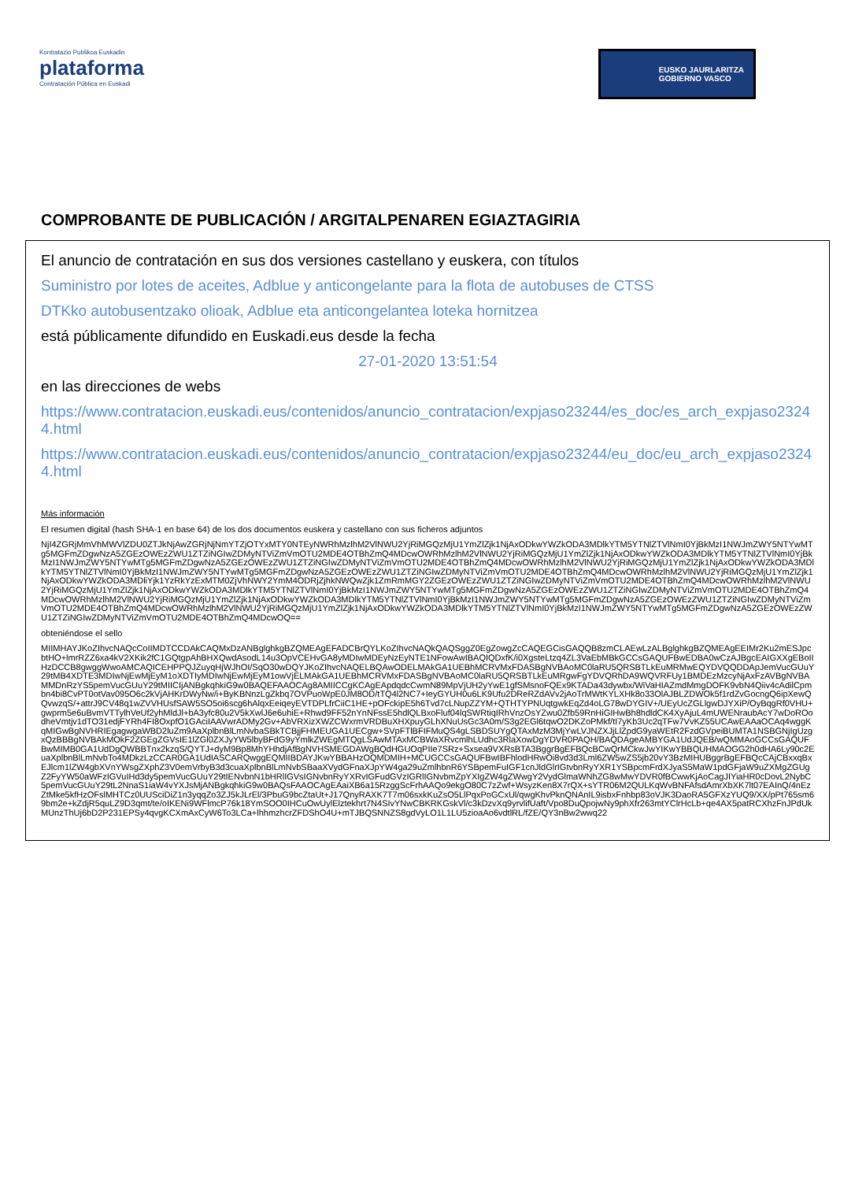Kontratazio Publikoa Euskadin
plataforma
Contratación Pública en Euskadi
EUSKO JAURLARITZA
GOBIERNO VASCO
COMPROBANTE DE PUBLICACIÓN / ARGITALPENAREN EGIAZTAGIRIA
El anuncio de contratación en sus dos versiones castellano y euskera, con títulos
Suministro por lotes de aceites, Adblue y anticongelante para la flota de autobuses de CTSS
DTKko autobusentzako olioak, Adblue eta anticongelantea loteka hornitzea
está públicamente difundido en Euskadi.eus desde la fecha
27-01-2020 13:51:54
en las direcciones de webs
https://www.contratacion.euskadi.eus/contenidos/anuncio_contratacion/expjaso23244/es_doc/es_arch_expjaso23244.html
https://www.contratacion.euskadi.eus/contenidos/anuncio_contratacion/expjaso23244/eu_doc/eu_arch_expjaso23244.html
Más información
El resumen digital (hash SHA-1 en base 64) de los dos documentos euskera y castellano con sus ficheros adjuntos
NjI4ZGRjMmVhMWVlZDU0ZTJkNjAwZGRjNjNmYTZjOTYxMTY0NTEyNWRhMzlhM2VlNWU2YjRiMGQzMjU1YmZlZjk1NjAxODkwYWZkODA3MDlkYTM5YTNlZTVlNmI0YjBkMzI1NWJmZWY5NTYwMTg5MGFmZDgwNzA5ZGEzOWEzZWU1ZTZiNGIwZDMyNTViZmVmOTU2MDE4OTBhZmQ4MDcwOWRhMzlhM2VlNWU2YjRiMGQzMjU1YmZlZjk1NjAxODkwYWZkODA3MDlkYTM5YTNlZTVlNmI0YjBkMzI1NWJmZWY5NTYwMTg5MGFmZDgwNzA5ZGEzOWEzZWU1ZTZiNGIwZDMyNTViZmVmOTU2MDE4OTBhZmQ4MDcwOWRhMzlhM2VlNWU2YjRiMGQzMjU1YmZlZjk1NjAxODkwYWZkODA3MDlkYTM5YTNlZTVlNmI0YjBkMzI1NWJmZWY5NTYwMTg5MGFmZDgwNzA5ZGEzOWEzZWU1ZTZiNGIwZDMyNTViZmVmOTU2MDE4OTBhZmQ4MDcwOWRhMzlhM2VlNWU2YjRiMGQzMjU1YmZlZjk1NjAxODkwYWZkODA3MDliYjk1YzRkYzExMTM0ZjVhNWY2YmM4ODRjZjhkNWQwZjk1ZmRmMGY2ZGEzOWEzZWU1ZTZiNGIwZDMyNTViZmVmOTU2MDE4OTBhZmQ4MDcwOWRhMzlhM2VlNWU2YjRiMGQzMjU1YmZlZjk1NjAxODkwYWZkODA3MDlkYTM5YTNlZTVlNmI0YjBkMzI1NWJmZWY5NTYwMTg5MGFmZDgwNzA5ZGEzOWEzZWU1ZTZiNGIwZDMyNTViZmVmOTU2MDE4OTBhZmQ4MDcwOWRhMzlhM2VlNWU2YjRiMGQzMjU1YmZlZjk1NjAxODkwYWZkODA3MDlkYTM5YTNlZTVlNmI0YjBkMzI1NWJmZWY5NTYwMTg5MGFmZDgwNzA5ZGEzOWEzZWU1ZTZiNGIwZDMyNTViZmVmOTU2MDE4OTBhZmQ4MDcwOWRhMzlhM2VlNWU2YjRiMGQzMjU1YmZlZjk1NjAxODkwYWZkODA3MDlkYTM5YTNlZTVlNmI0YjBkMzI1NWJmZWY5NTYwMTg5MGFmZDgwNzA5ZGEzOWEzZWU1ZTZiNGIwZDMyNTViZmVmOTU2MDE4OTBhZmQ4MDcwOQ==
obteniéndose el sello
MIIMHAYJKoZIhvcNAQcCoIIMDTCCDAkCAQMxDzANBglghkgBZQMEAgEFADCBrQYLKoZIhvcNAQkQAQSggZ0EgZowgZcCAQEGCisGAQQB8zmCLAEwLzALBglghkgBZQMEAgEEIMr2Ku2mESJpcbtHO+lmrRZZ6xa4kV2XKik2fC1GQtgpAhBHXQwdAsodL14u3OpVCEHvGA8yMDIwMDEyNzEyNTE1NFowAwIBAQIQDxfK/i0XgsteLtzq4ZL3VaEbMBkGCCsGAQUFBwEDBA0wCzAJBgcEAIGXXgEBoIIHzDCCB8gwggWwoAMCAQICEHPPQJZuyqHjWJhOI/SqO30wDQYJKoZIhvcNAQELBQAwODELMAkGA1UEBhMCRVMxFDASBgNVBAoMC0laRU5QRSBTLkEuMRMwEQYDVQQDDApJemVucGUuY29tMB4XDTE3MDIwNjEwMjEyM1oXDTIyMDIwNjEwMjEyM1owVjELMAkGA1UEBhMCRVMxFDASBgNVBAoMC0laRU5QRSBTLkEuMRgwFgYDVQRhDA9WQVRFUy1BMDEzMzcyNjAxFzAVBgNVBAMMDnRzYS5pemVucGUuY29tMIICIjANBgkqhkiG9w0BAQEFAAOCAg8AMIICCgKCAgEApdqdcCwmN89MpVjUH2yYwE1gfSMsnoFQEx9KTADa43dywbx/WiVaHIAZmdMmgDOFK9vbN4Qiiv4cAdilCpmbn4bi8CvPT0otVav095O6c2kVjAHKrDWyNw/i+ByKBNnzLgZkbq7OVPuoWpE0JM8OD/tTQ4l2NC7+IeyGYUH0u6LK9Ufu2DReRZdAVv2jAoTrMWtKYLXHk8o33OlAJBLZDWOk5f1rdZvGocngQ6ipXewQQvwzqS/+attrJ9CV48q1wZVVHUsfSAW5SO5oi6scg6hAlqxEeiqeyEVTDPLfrCiiC1HE+pOFckipE5h6Tvd7cLNupZZYM+QTHTYPNUqtgwkEqZd4oLG78wDYGIV+/UEyUcZGLlgwDJYXiP/OyBqgRf0VHU+gwprm5e6uBvmVTTylhVeUf2yhMldJl+bA3yfc80u2V5kXwlJ6e6uhiE+Rhwd9FF52nYnNFssE5hdlQLBxoFluf04lqSWRtiqIRhVnzOsYZwu0Zfb59RnHiGIHwBh8hdldCK4XyAjuL4mUWENraubAcY7wDoROodheVmtjv1dTO31edjFYRh4FI8OxpfO1GAciIAAVwrADMy2Gv+AbVRXizXWZCWxrmVRDBuXHXpuyGLhXNuUsGc3A0m/S3g2EGl6tqwO2DKZoPMkf/tI7yKb3Uc2qTFw7VvKZ55UCAwEAAaOCAq4wggKqMIGwBgNVHRIEgagwgaWBD2luZm9AaXplbnBlLmNvbaSBkTCBjjFHMEUGA1UECgw+SVpFTlBFIFMuQS4gLSBDSUYgQTAxMzM3MjYwLVJNZXJjLlZpdG9yaWEtR2FzdGVpeiBUMTA1NSBGNjIgUzgxQzBBBgNVBAkMOkF2ZGEgZGVsIE1lZGl0ZXJyYW5lbyBFdG9yYmlkZWEgMTQgLSAwMTAxMCBWaXRvcmlhLUdhc3RlaXowDgYDVR0PAQH/BAQDAgeAMBYGA1UdJQEB/wQMMAoGCCsGAQUFBwMIMB0GA1UdDgQWBBTnx2kzqS/QYTJ+dyM9Bp8MhYHhdjAfBgNVHSMEGDAWgBQdHGUOqPIIe7SRz+Sxsea9VXRsBTA3BggrBgEFBQcBCwQrMCkwJwYIKwYBBQUHMAOGG2h0dHA6Ly90c2EuaXplbnBlLmNvbTo4MDkzLzCCAR0GA1UdIASCARQwggEQMIIBDAYJKwYBBAHzOQMDMIH+MCUGCCsGAQUFBwIBFhlodHRwOi8vd3d3Lml6ZW5wZS5jb20vY3BzMIHUBggrBgEFBQcCAjCBxxqBxEJlcm1lZW4gbXVnYWsgZXphZ3V0emVrbyB3d3cuaXplbnBlLmNvbSBaaXVydGFnaXJpYW4ga29uZmlhbnR6YSBpemFuIGF1cnJldGlrIGtvbnRyYXR1YSBpcmFrdXJyaS5MaW1pdGFjaW9uZXMgZGUgZ2FyYW50aWFzIGVuIHd3dy5pemVucGUuY29tIENvbnN1bHRlIGVsIGNvbnRyYXRvIGFudGVzIGRlIGNvbmZpYXIgZW4gZWwgY2VydGlmaWNhZG8wMwYDVR0fBCwwKjAoCagJIYiaHR0cDovL2NybC5pemVucGUuY29tL2NnaS1iaW4vYXJsMjANBgkqhkiG9w0BAQsFAAOCAgEAaiXB6a15RzggScFrhAAQo9ekgO80C7zZwf+WsyzKen8X7rQX+sYTR06M2QULKqWvBNFAfsdAmrXbXK7lt07EAInQ/4nEzZtMke5kfHzOFslMHTCz0UUSciDiZ1n3yqqZo3ZJ5kJLrEl/3PbuG9bcZtaUt+J17QnyRAXK7T7m06sxkKuZsO5LlPqxPoGCxUl/qwgKhvPknQNAnIL9isbxFnhbp83oVJK3DaoRA5GFXzYUQ9/XX/pPt765sm69bm2e+kZdjR5quLZ9D3qmt/te/oIKENi9WFlmcP76k18YmSOO0IHCuOwUylElztekhrt7N4SIvYNwCBKRKGskVl/c3kDzvXq9yrvlifUaft/Vpo8DuQpojwNy9phXfr263mtYClrHcLb+qe4AX5patRCXhzFnJPdUkMUnzThUj6bD2P231EPSy4qvgKCXmAxCyW6To3LCa+lhhmzhcrZFDShO4U+mTJBQSNNZS8gdVyLO1L1LU5zioaAo6vdtlRL/fZE/QY3nBw2wwq22